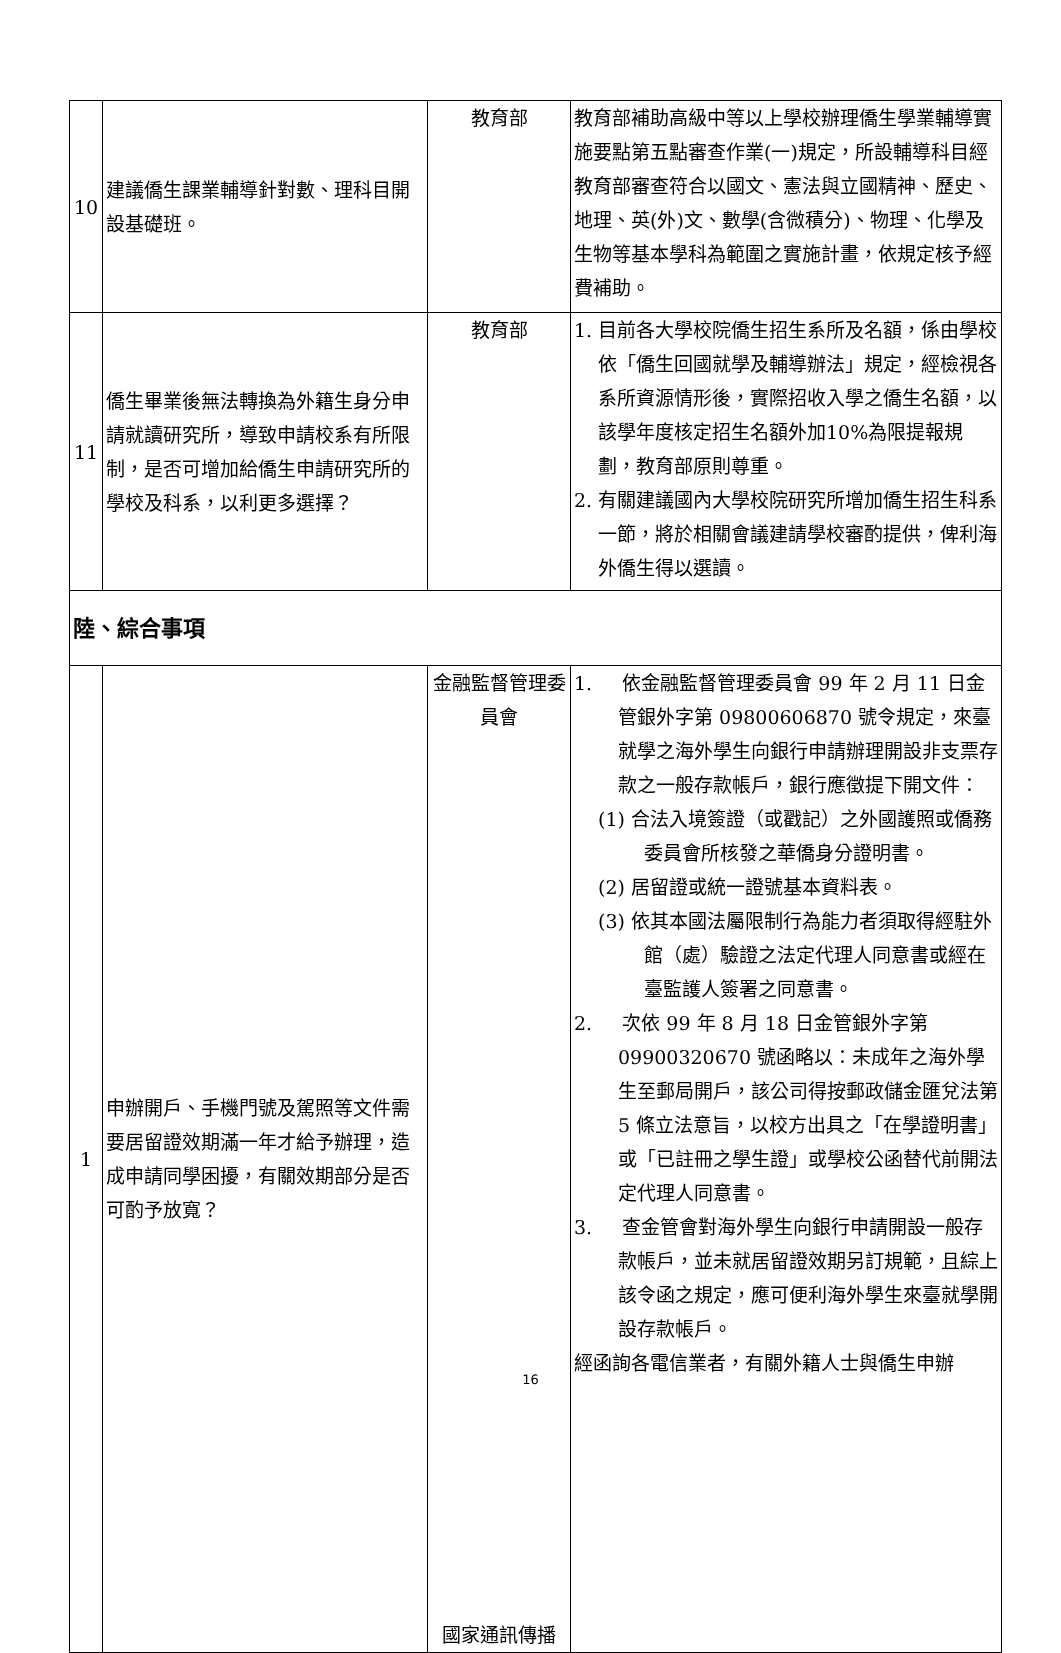| 10 | 建議僑生課業輔導針對數、理科目開設基礎班。 | 教育部 | 教育部補助高級中等以上學校辦理僑生學業輔導實施要點第五點審查作業(一)規定，所設輔導科目經教育部審查符合以國文、憲法與立國精神、歷史、地理、英(外)文、數學(含微積分)、物理、化學及生物等基本學科為範圍之實施計畫，依規定核予經費補助。 |
| 11 | 僑生畢業後無法轉換為外籍生身分申請就讀研究所，導致申請校系有所限制，是否可增加給僑生申請研究所的學校及科系，以利更多選擇？ | 教育部 | 1. 目前各大學校院僑生招生系所及名額，係由學校依「僑生回國就學及輔導辦法」規定，經檢視各系所資源情形後，實際招收入學之僑生名額，以該學年度核定招生名額外加10%為限提報規劃，教育部原則尊重。 2. 有關建議國內大學校院研究所增加僑生招生科系一節，將於相關會議建請學校審酌提供，俾利海外僑生得以選讀。 |
| 陸、綜合事項 | | | |
| 1 | 申辦開戶、手機門號及駕照等文件需要居留證效期滿一年才給予辦理，造成申請同學困擾，有關效期部分是否可酌予放寬？ | 金融監督管理委員會 國家通訊傳播 | 1. 依金融監督管理委員會 99 年 2 月 11 日金管銀外字第 09800606870 號令規定，來臺就學之海外學生向銀行申請辦理開設非支票存款之一般存款帳戶，銀行應徵提下開文件： (1) 合法入境簽證（或戳記）之外國護照或僑務委員會所核發之華僑身分證明書。 (2) 居留證或統一證號基本資料表。 (3) 依其本國法屬限制行為能力者須取得經駐外館（處）驗證之法定代理人同意書或經在臺監護人簽署之同意書。 2. 次依 99 年 8 月 18 日金管銀外字第 09900320670 號函略以：未成年之海外學生至郵局開戶，該公司得按郵政儲金匯兌法第 5 條立法意旨，以校方出具之「在學證明書」或「已註冊之學生證」或學校公函替代前開法定代理人同意書。 3. 查金管會對海外學生向銀行申請開設一般存款帳戶，並未就居留證效期另訂規範，且綜上該令函之規定，應可便利海外學生來臺就學開設存款帳戶。 經函詢各電信業者，有關外籍人士與僑生申辦 |
16